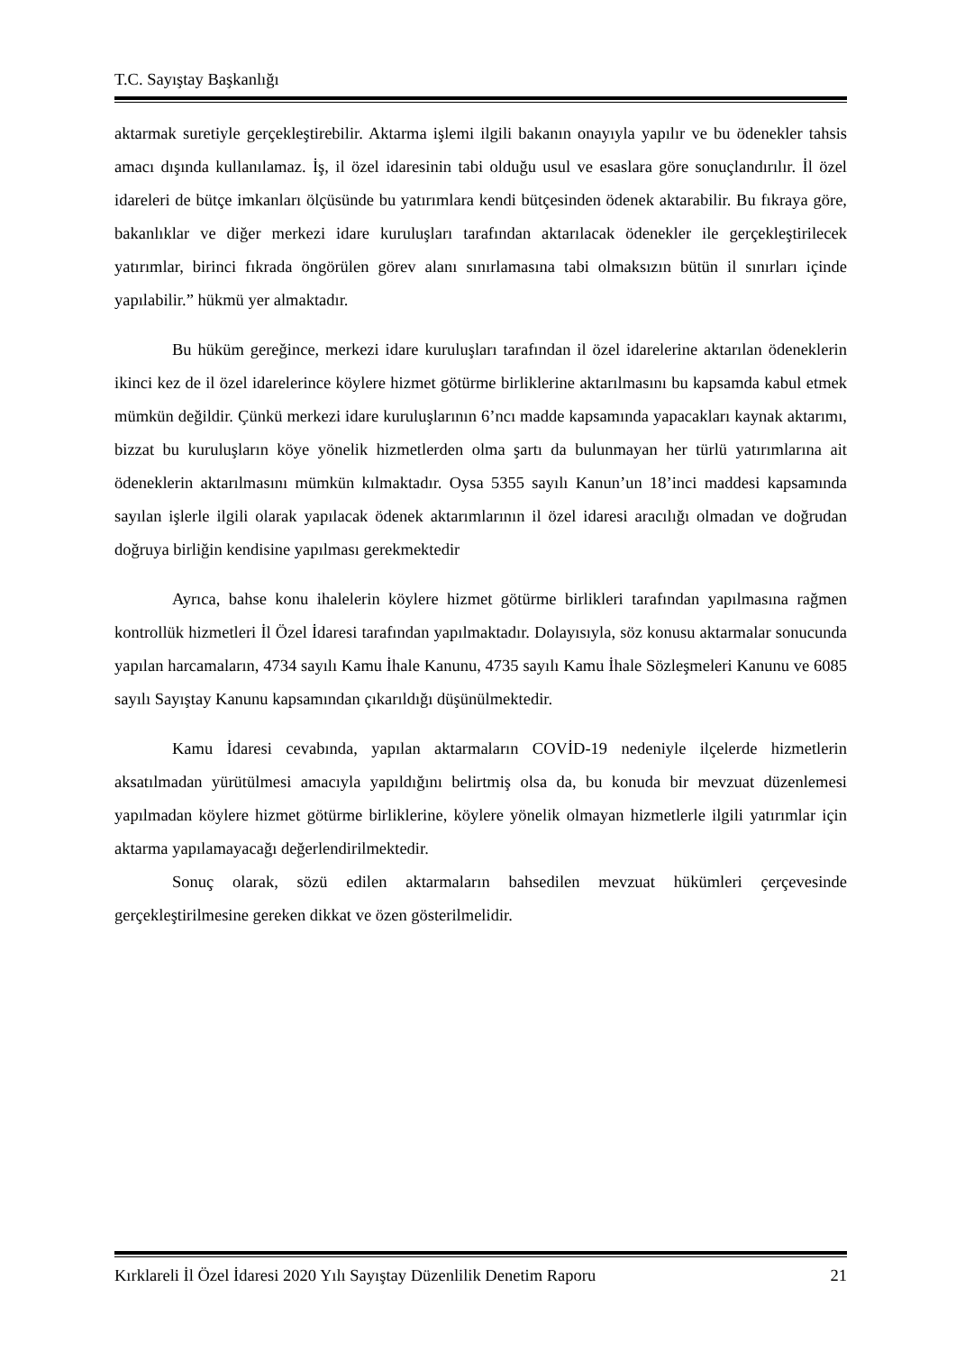T.C. Sayıştay Başkanlığı
aktarmak suretiyle gerçekleştirebilir. Aktarma işlemi ilgili bakanın onayıyla yapılır ve bu ödenekler tahsis amacı dışında kullanılamaz. İş, il özel idaresinin tabi olduğu usul ve esaslara göre sonuçlandırılır. İl özel idareleri de bütçe imkanları ölçüsünde bu yatırımlara kendi bütçesinden ödenek aktarabilir. Bu fıkraya göre, bakanlıklar ve diğer merkezi idare kuruluşları tarafından aktarılacak ödenekler ile gerçekleştirilecek yatırımlar, birinci fıkrada öngörülen görev alanı sınırlamasına tabi olmaksızın bütün il sınırları içinde yapılabilir.” hükmü yer almaktadır.
Bu hüküm gereğince, merkezi idare kuruluşları tarafından il özel idarelerine aktarılan ödeneklerin ikinci kez de il özel idarelerince köylere hizmet götürme birliklerine aktarılmasını bu kapsamda kabul etmek mümkün değildir. Çünkü merkezi idare kuruluşlarının 6’ncı madde kapsamında yapacakları kaynak aktarımı, bizzat bu kuruluşların köye yönelik hizmetlerden olma şartı da bulunmayan her türlü yatırımlarına ait ödeneklerin aktarılmasını mümkün kılmaktadır. Oysa 5355 sayılı Kanun’un 18’inci maddesi kapsamında sayılan işlerle ilgili olarak yapılacak ödenek aktarımlarının il özel idaresi aracılığı olmadan ve doğrudan doğruya birliğin kendisine yapılması gerekmektedir
Ayrıca, bahse konu ihalelerin köylere hizmet götürme birlikleri tarafından yapılmasına rağmen kontrollük hizmetleri İl Özel İdaresi tarafından yapılmaktadır. Dolayısıyla, söz konusu aktarmalar sonucunda yapılan harcamaların, 4734 sayılı Kamu İhale Kanunu, 4735 sayılı Kamu İhale Sözleşmeleri Kanunu ve 6085 sayılı Sayıştay Kanunu kapsamından çıkarıldığı düşünülmektedir.
Kamu İdaresi cevabında, yapılan aktarmaların COVİD-19 nedeniyle ilçelerde hizmetlerin aksatılmadan yürütülmesi amacıyla yapıldığını belirtmiş olsa da, bu konuda bir mevzuat düzenlemesi yapılmadan köylere hizmet götürme birliklerine, köylere yönelik olmayan hizmetlerle ilgili yatırımlar için aktarma yapılamayacağı değerlendirilmektedir.
Sonuç olarak, sözü edilen aktarmaların bahsedilen mevzuat hükümleri çerçevesinde gerçekleştirilmesine gereken dikkat ve özen gösterilmelidir.
Kırklareli İl Özel İdaresi 2020 Yılı Sayıştay Düzenlilik Denetim Raporu 21